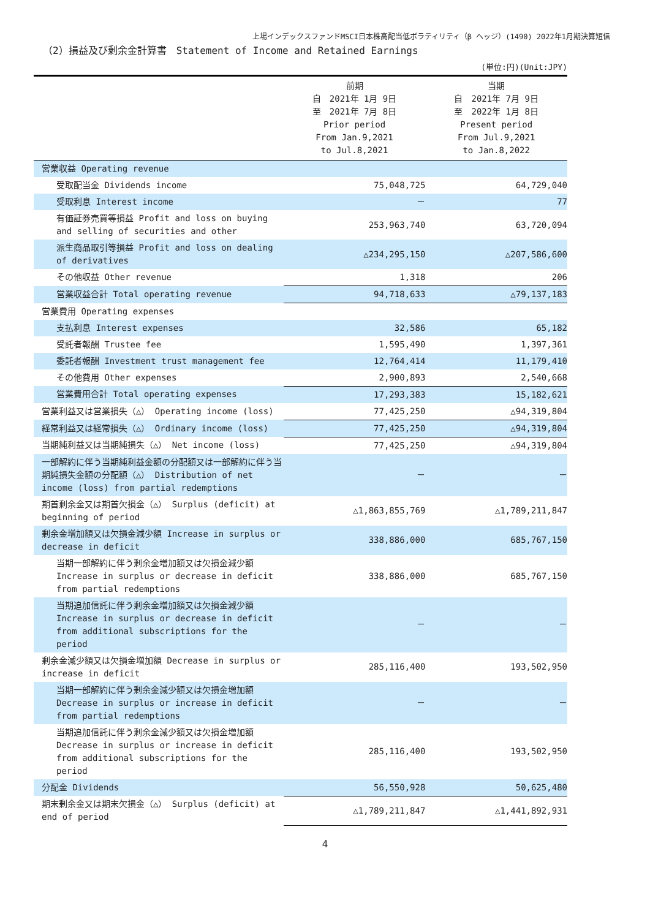上場インデックスファンドMSCI日本株高配当低ボラティリティ（β ヘッジ）(1490) 2022年1月期決算短信
（2）損益及び剰余金計算書　Statement of Income and Retained Earnings
(単位:円)(Unit:JPY)
| | 前期 自 2021年 1月 9日 至 2021年 7月 8日 Prior period From Jan.9,2021 to Jul.8,2021 | 当期 自 2021年 7月 9日 至 2022年 1月 8日 Present period From Jul.9,2021 to Jan.8,2022 |
| --- | --- | --- |
| 営業収益 Operating revenue | | |
| 受取配当金 Dividends income | 75,048,725 | 64,729,040 |
| 受取利息 Interest income | － | 77 |
| 有価証券売買等損益 Profit and loss on buying and selling of securities and other | 253,963,740 | 63,720,094 |
| 派生商品取引等損益 Profit and loss on dealing of derivatives | △234,295,150 | △207,586,600 |
| その他収益 Other revenue | 1,318 | 206 |
| 営業収益合計 Total operating revenue | 94,718,633 | △79,137,183 |
| 営業費用 Operating expenses | | |
| 支払利息 Interest expenses | 32,586 | 65,182 |
| 受託者報酬 Trustee fee | 1,595,490 | 1,397,361 |
| 委託者報酬 Investment trust management fee | 12,764,414 | 11,179,410 |
| その他費用 Other expenses | 2,900,893 | 2,540,668 |
| 営業費用合計 Total operating expenses | 17,293,383 | 15,182,621 |
| 営業利益又は営業損失（△） Operating income (loss) | 77,425,250 | △94,319,804 |
| 経常利益又は経常損失（△） Ordinary income (loss) | 77,425,250 | △94,319,804 |
| 当期純利益又は当期純損失（△） Net income (loss) | 77,425,250 | △94,319,804 |
| 一部解約に伴う当期純利益金額の分配額又は一部解約に伴う当期純損失金額の分配額（△） Distribution of net income (loss) from partial redemptions | － | － |
| 期首剰余金又は期首欠損金（△） Surplus (deficit) at beginning of period | △1,863,855,769 | △1,789,211,847 |
| 剰余金増加額又は欠損金減少額 Increase in surplus or decrease in deficit | 338,886,000 | 685,767,150 |
| 当期一部解約に伴う剰余金増加額又は欠損金減少額 Increase in surplus or decrease in deficit from partial redemptions | 338,886,000 | 685,767,150 |
| 当期追加信託に伴う剰余金増加額又は欠損金減少額 Increase in surplus or decrease in deficit from additional subscriptions for the period | － | － |
| 剰余金減少額又は欠損金増加額 Decrease in surplus or increase in deficit | 285,116,400 | 193,502,950 |
| 当期一部解約に伴う剰余金減少額又は欠損金増加額 Decrease in surplus or increase in deficit from partial redemptions | － | － |
| 当期追加信託に伴う剰余金減少額又は欠損金増加額 Decrease in surplus or increase in deficit from additional subscriptions for the period | 285,116,400 | 193,502,950 |
| 分配金 Dividends | 56,550,928 | 50,625,480 |
| 期末剰余金又は期末欠損金（△） Surplus (deficit) at end of period | △1,789,211,847 | △1,441,892,931 |
4